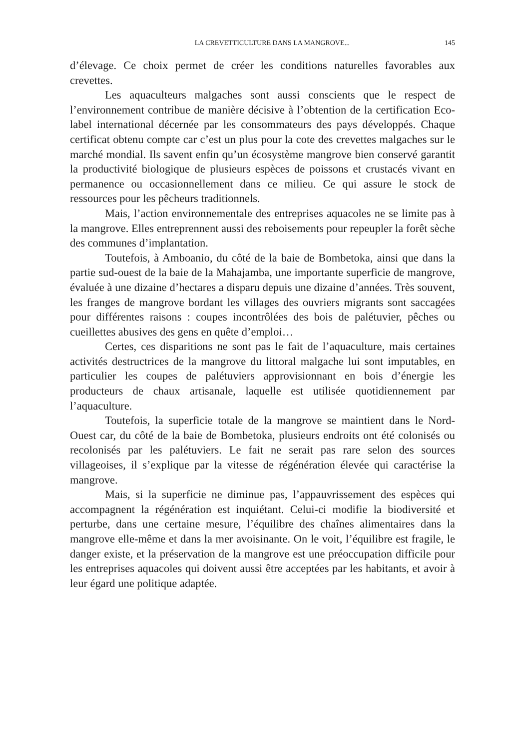LA CREVETTICULTURE DANS LA MANGROVE... 145
d’élevage. Ce choix permet de créer les conditions naturelles favorables aux crevettes.
Les aquaculteurs malgaches sont aussi conscients que le respect de l’environnement contribue de manière décisive à l’obtention de la certification Eco-label international décernée par les consommateurs des pays développés. Chaque certificat obtenu compte car c’est un plus pour la cote des crevettes malgaches sur le marché mondial. Ils savent enfin qu’un écosystème mangrove bien conservé garantit la productivité biologique de plusieurs espèces de poissons et crustacés vivant en permanence ou occasionnellement dans ce milieu. Ce qui assure le stock de ressources pour les pêcheurs traditionnels.
Mais, l’action environnementale des entreprises aquacoles ne se limite pas à la mangrove. Elles entreprennent aussi des reboisements pour repeupler la forêt sèche des communes d’implantation.
Toutefois, à Amboanio, du côté de la baie de Bombetoka, ainsi que dans la partie sud-ouest de la baie de la Mahajamba, une importante superficie de mangrove, évaluée à une dizaine d’hectares a disparu depuis une dizaine d’années. Très souvent, les franges de mangrove bordant les villages des ouvriers migrants sont saccagées pour différentes raisons : coupes incontrôlées des bois de palétuvier, pêches ou cueillettes abusives des gens en quête d’emploi…
Certes, ces disparitions ne sont pas le fait de l’aquaculture, mais certaines activités destructrices de la mangrove du littoral malgache lui sont imputables, en particulier les coupes de palétuviers approvisionnant en bois d’énergie les producteurs de chaux artisanale, laquelle est utilisée quotidiennement par l’aquaculture.
Toutefois, la superficie totale de la mangrove se maintient dans le Nord-Ouest car, du côté de la baie de Bombetoka, plusieurs endroits ont été colonisés ou recolonisés par les palétuviers. Le fait ne serait pas rare selon des sources villageoises, il s’explique par la vitesse de régénération élevée qui caractérise la mangrove.
Mais, si la superficie ne diminue pas, l’appauvrissement des espèces qui accompagnent la régénération est inquiétant. Celui-ci modifie la biodiversité et perturbe, dans une certaine mesure, l’équilibre des chaînes alimentaires dans la mangrove elle-même et dans la mer avoisinante. On le voit, l’équilibre est fragile, le danger existe, et la préservation de la mangrove est une préoccupation difficile pour les entreprises aquacoles qui doivent aussi être acceptées par les habitants, et avoir à leur égard une politique adaptée.